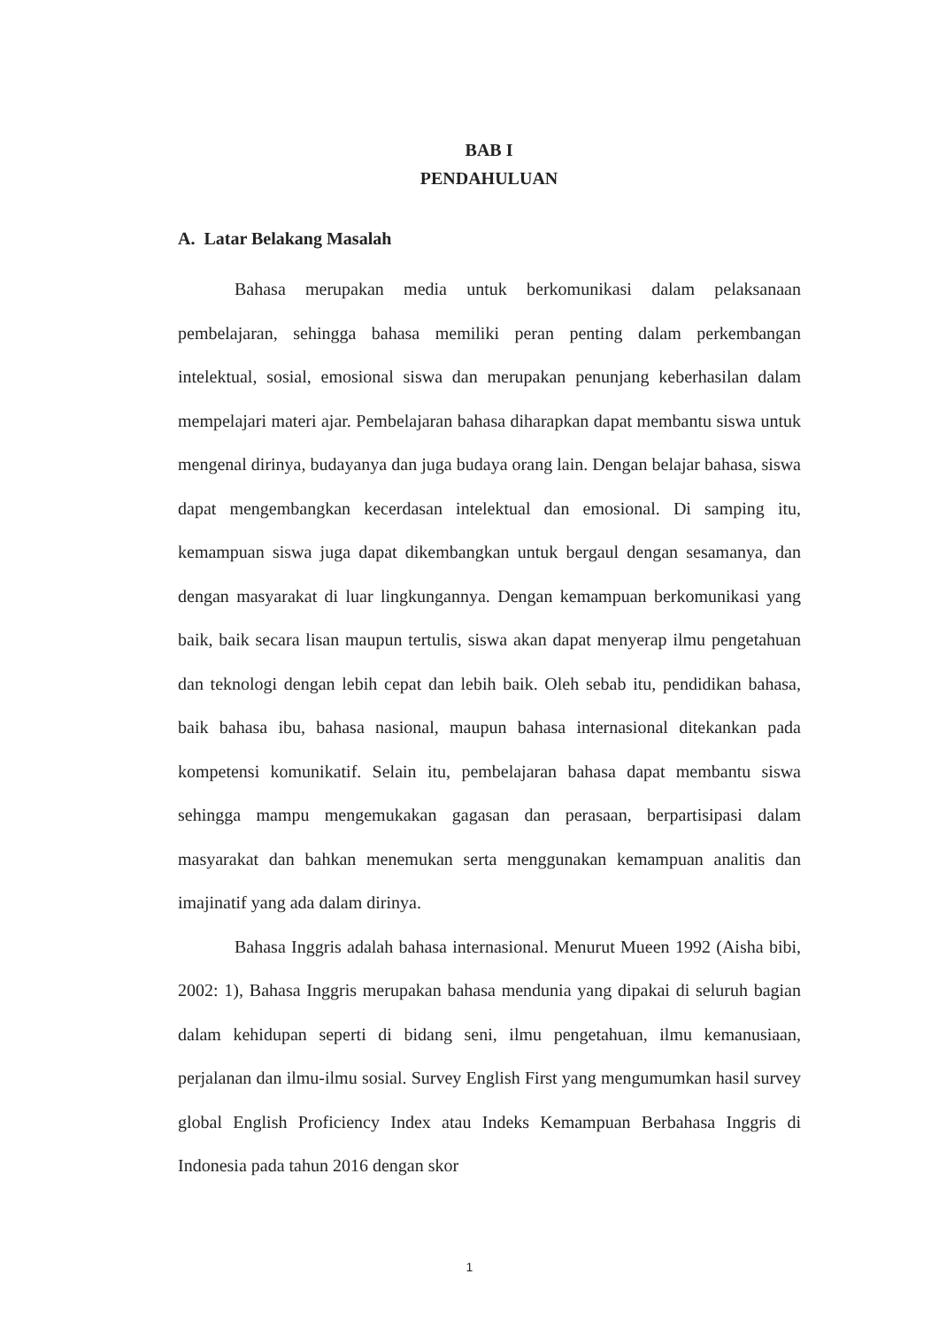BAB I
PENDAHULUAN
A. Latar Belakang Masalah
Bahasa merupakan media untuk berkomunikasi dalam pelaksanaan pembelajaran, sehingga bahasa memiliki peran penting dalam perkembangan intelektual, sosial, emosional siswa dan merupakan penunjang keberhasilan dalam mempelajari materi ajar. Pembelajaran bahasa diharapkan dapat membantu siswa untuk mengenal dirinya, budayanya dan juga budaya orang lain. Dengan belajar bahasa, siswa dapat mengembangkan kecerdasan intelektual dan emosional. Di samping itu, kemampuan siswa juga dapat dikembangkan untuk bergaul dengan sesamanya, dan dengan masyarakat di luar lingkungannya. Dengan kemampuan berkomunikasi yang baik, baik secara lisan maupun tertulis, siswa akan dapat menyerap ilmu pengetahuan dan teknologi dengan lebih cepat dan lebih baik. Oleh sebab itu, pendidikan bahasa, baik bahasa ibu, bahasa nasional, maupun bahasa internasional ditekankan pada kompetensi komunikatif. Selain itu, pembelajaran bahasa dapat membantu siswa sehingga mampu mengemukakan gagasan dan perasaan, berpartisipasi dalam masyarakat dan bahkan menemukan serta menggunakan kemampuan analitis dan imajinatif yang ada dalam dirinya.
Bahasa Inggris adalah bahasa internasional. Menurut Mueen 1992 (Aisha bibi, 2002: 1), Bahasa Inggris merupakan bahasa mendunia yang dipakai di seluruh bagian dalam kehidupan seperti di bidang seni, ilmu pengetahuan, ilmu kemanusiaan, perjalanan dan ilmu-ilmu sosial. Survey English First yang mengumumkan hasil survey global English Proficiency Index atau Indeks Kemampuan Berbahasa Inggris di Indonesia pada tahun 2016 dengan skor
1